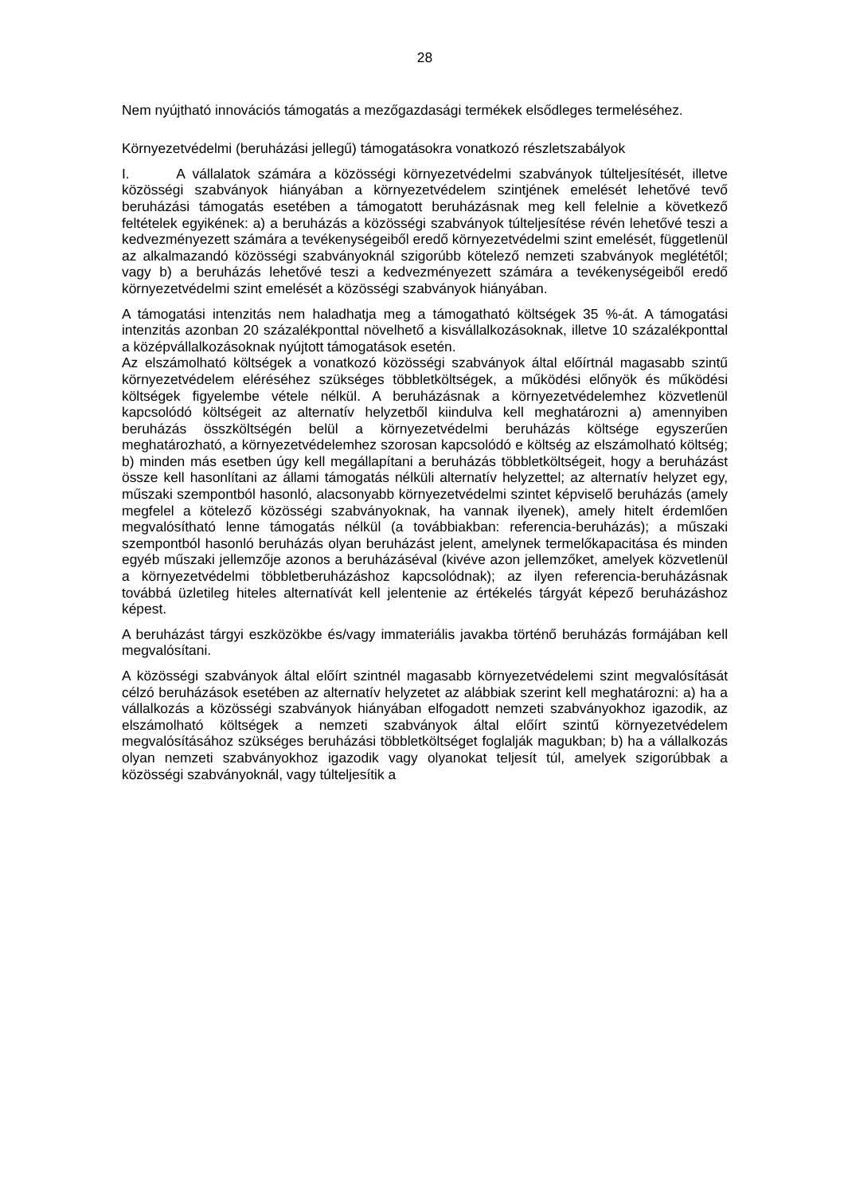28
Nem nyújtható innovációs támogatás a mezőgazdasági termékek elsődleges termeléséhez.
Környezetvédelmi (beruházási jellegű) támogatásokra vonatkozó részletszabályok
I. A vállalatok számára a közösségi környezetvédelmi szabványok túlteljesítését, illetve közösségi szabványok hiányában a környezetvédelem szintjének emelését lehetővé tevő beruházási támogatás esetében a támogatott beruházásnak meg kell felelnie a következő feltételek egyikének: a) a beruházás a közösségi szabványok túlteljesítése révén lehetővé teszi a kedvezményezett számára a tevékenységeiből eredő környezetvédelmi szint emelését, függetlenül az alkalmazandó közösségi szabványoknál szigorúbb kötelező nemzeti szabványok meglététől; vagy b) a beruházás lehetővé teszi a kedvezményezett számára a tevékenységeiből eredő környezetvédelmi szint emelését a közösségi szabványok hiányában.
A támogatási intenzitás nem haladhatja meg a támogatható költségek 35 %-át. A támogatási intenzitás azonban 20 százalékponttal növelhető a kisvállalkozásoknak, illetve 10 százalékponttal a középvállalkozásoknak nyújtott támogatások esetén.
Az elszámolható költségek a vonatkozó közösségi szabványok által előírtnál magasabb szintű környezetvédelem eléréséhez szükséges többletköltségek, a működési előnyök és működési költségek figyelembe vétele nélkül. A beruházásnak a környezetvédelemhez közvetlenül kapcsolódó költségeit az alternatív helyzetből kiindulva kell meghatározni a) amennyiben beruházás összköltségén belül a környezetvédelmi beruházás költsége egyszerűen meghatározható, a környezetvédelemhez szorosan kapcsolódó e költség az elszámolható költség; b) minden más esetben úgy kell megállapítani a beruházás többletköltségeit, hogy a beruházást össze kell hasonlítani az állami támogatás nélküli alternatív helyzettel; az alternatív helyzet egy, műszaki szempontból hasonló, alacsonyabb környezetvédelmi szintet képviselő beruházás (amely megfelel a kötelező közösségi szabványoknak, ha vannak ilyenek), amely hitelt érdemlően megvalósítható lenne támogatás nélkül (a továbbiakban: referencia-beruházás); a műszaki szempontból hasonló beruházás olyan beruházást jelent, amelynek termelőkapacitása és minden egyéb műszaki jellemzője azonos a beruházáséval (kivéve azon jellemzőket, amelyek közvetlenül a környezetvédelmi többletberuházáshoz kapcsolódnak); az ilyen referencia-beruházásnak továbbá üzletileg hiteles alternatívát kell jelentenie az értékelés tárgyát képező beruházáshoz képest.
A beruházást tárgyi eszközökbe és/vagy immateriális javakba történő beruházás formájában kell megvalósítani.
A közösségi szabványok által előírt szintnél magasabb környezetvédelemi szint megvalósítását célzó beruházások esetében az alternatív helyzetet az alábbiak szerint kell meghatározni: a) ha a vállalkozás a közösségi szabványok hiányában elfogadott nemzeti szabványokhoz igazodik, az elszámolható költségek a nemzeti szabványok által előírt szintű környezetvédelem megvalósításához szükséges beruházási többletköltséget foglalják magukban; b) ha a vállalkozás olyan nemzeti szabványokhoz igazodik vagy olyanokat teljesít túl, amelyek szigorúbbak a közösségi szabványoknál, vagy túlteljesítik a